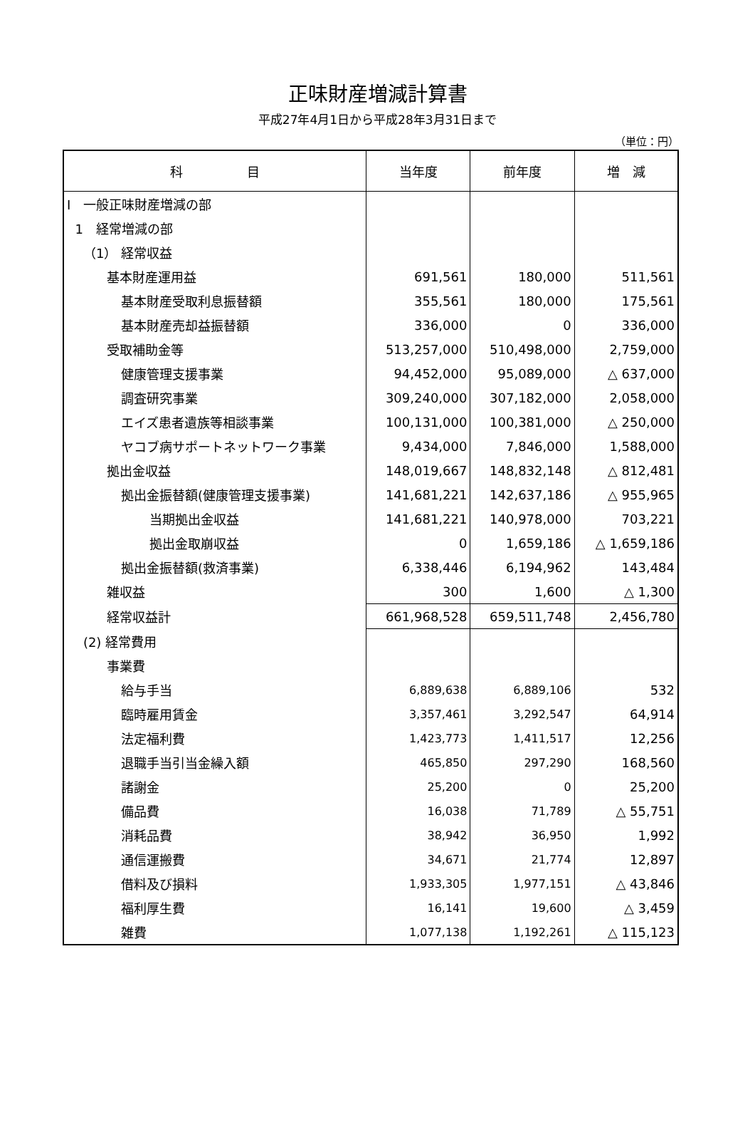正味財産増減計算書
平成27年4月1日から平成28年3月31日まで
（単位：円）
| 科 目 | 当年度 | 前年度 | 増 減 |
| --- | --- | --- | --- |
| Ⅰ 一般正味財産増減の部 | | | |
| 1 経常増減の部 | | | |
| （1） 経常収益 | | | |
| 基本財産運用益 | 691,561 | 180,000 | 511,561 |
| 基本財産受取利息振替額 | 355,561 | 180,000 | 175,561 |
| 基本財産売却益振替額 | 336,000 | 0 | 336,000 |
| 受取補助金等 | 513,257,000 | 510,498,000 | 2,759,000 |
| 健康管理支援事業 | 94,452,000 | 95,089,000 | △ 637,000 |
| 調査研究事業 | 309,240,000 | 307,182,000 | 2,058,000 |
| エイズ患者遺族等相談事業 | 100,131,000 | 100,381,000 | △ 250,000 |
| ヤコブ病サポートネットワーク事業 | 9,434,000 | 7,846,000 | 1,588,000 |
| 拠出金収益 | 148,019,667 | 148,832,148 | △ 812,481 |
| 拠出金振替額(健康管理支援事業) | 141,681,221 | 142,637,186 | △ 955,965 |
| 当期拠出金収益 | 141,681,221 | 140,978,000 | 703,221 |
| 拠出金取崩収益 | 0 | 1,659,186 | △ 1,659,186 |
| 拠出金振替額(救済事業) | 6,338,446 | 6,194,962 | 143,484 |
| 雑収益 | 300 | 1,600 | △ 1,300 |
| 経常収益計 | 661,968,528 | 659,511,748 | 2,456,780 |
| (2) 経常費用 | | | |
| 事業費 | | | |
| 給与手当 | 6,889,638 | 6,889,106 | 532 |
| 臨時雇用賃金 | 3,357,461 | 3,292,547 | 64,914 |
| 法定福利費 | 1,423,773 | 1,411,517 | 12,256 |
| 退職手当引当金繰入額 | 465,850 | 297,290 | 168,560 |
| 諸謝金 | 25,200 | 0 | 25,200 |
| 備品費 | 16,038 | 71,789 | △ 55,751 |
| 消耗品費 | 38,942 | 36,950 | 1,992 |
| 通信運搬費 | 34,671 | 21,774 | 12,897 |
| 借料及び損料 | 1,933,305 | 1,977,151 | △ 43,846 |
| 福利厚生費 | 16,141 | 19,600 | △ 3,459 |
| 雑費 | 1,077,138 | 1,192,261 | △ 115,123 |